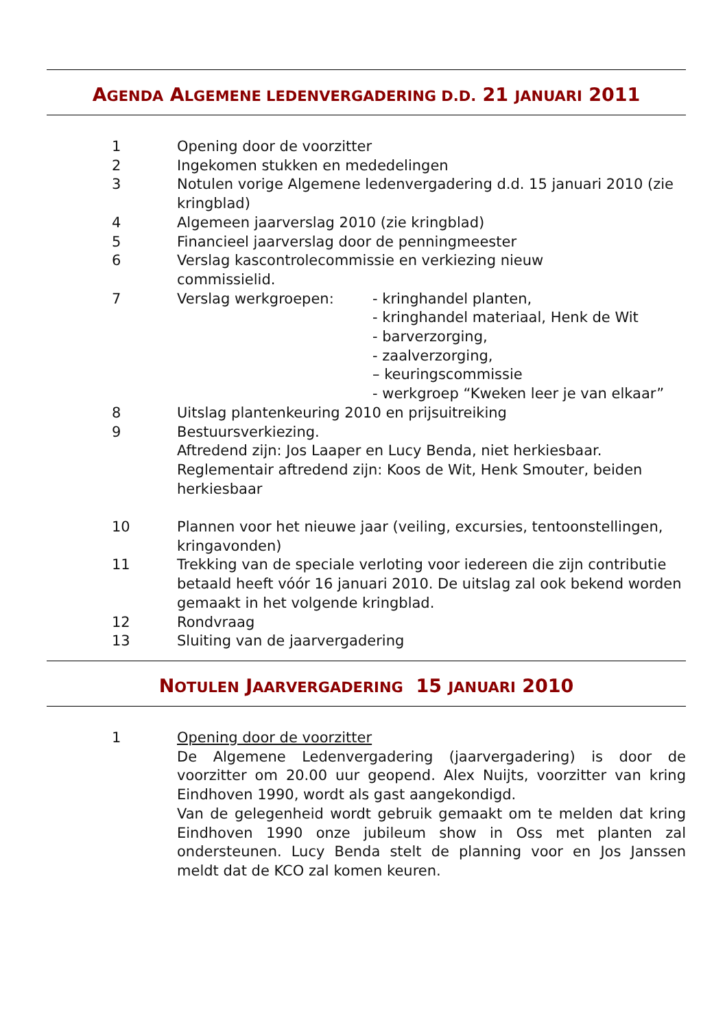AGENDA ALGEMENE LEDENVERGADERING D.D. 21 JANUARI 2011
1 Opening door de voorzitter
2 Ingekomen stukken en mededelingen
3 Notulen vorige Algemene ledenvergadering d.d. 15 januari 2010 (zie kringblad)
4 Algemeen jaarverslag 2010 (zie kringblad)
5 Financieel jaarverslag door de penningmeester
6 Verslag kascontrolecommissie en verkiezing nieuw
commissielid.
7 Verslag werkgroepen: - kringhandel planten,
- kringhandel materiaal, Henk de Wit
- barverzorging,
- zaalverzorging,
– keuringscommissie
- werkgroep “Kweken leer je van elkaar”
8 Uitslag plantenkeuring 2010 en prijsuitreiking
9 Bestuursverkiezing.
Aftredend zijn: Jos Laaper en Lucy Benda, niet herkiesbaar.
Reglementair aftredend zijn: Koos de Wit, Henk Smouter, beiden herkiesbaar
10 Plannen voor het nieuwe jaar (veiling, excursies, tentoonstellingen, kringavonden)
11 Trekking van de speciale verloting voor iedereen die zijn contributie betaald heeft vóór 16 januari 2010. De uitslag zal ook bekend worden gemaakt in het volgende kringblad.
12 Rondvraag
13 Sluiting van de jaarvergadering
NOTULEN JAARVERGADERING 15 JANUARI 2010
1 Opening door de voorzitter
De Algemene Ledenvergadering (jaarvergadering) is door de voorzitter om 20.00 uur geopend. Alex Nuijts, voorzitter van kring Eindhoven 1990, wordt als gast aangekondigd.
Van de gelegenheid wordt gebruik gemaakt om te melden dat kring Eindhoven 1990 onze jubileum show in Oss met planten zal ondersteunen. Lucy Benda stelt de planning voor en Jos Janssen meldt dat de KCO zal komen keuren.